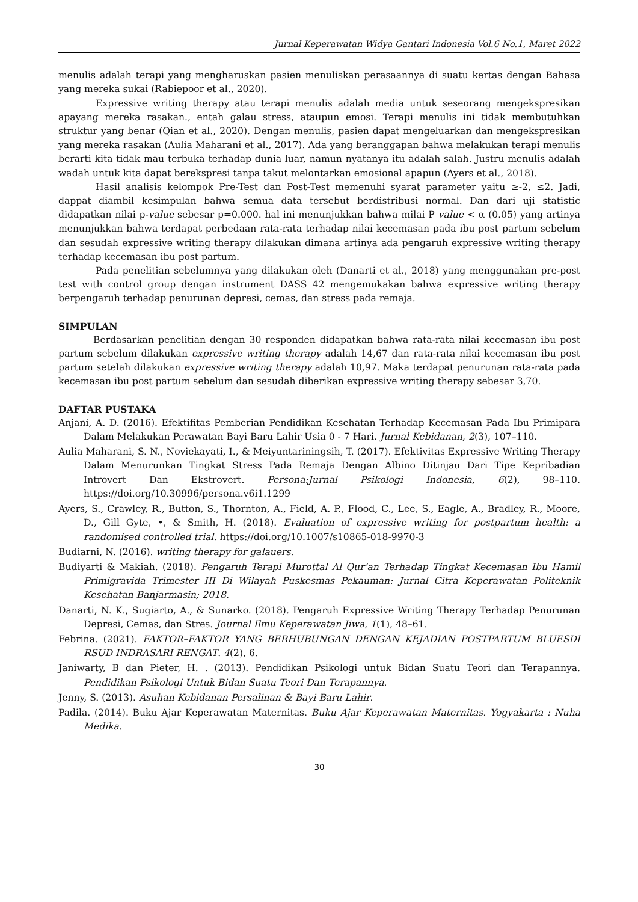Jurnal Keperawatan Widya Gantari Indonesia Vol.6 No.1, Maret 2022
menulis adalah terapi yang mengharuskan pasien menuliskan perasaannya di suatu kertas dengan Bahasa yang mereka sukai (Rabiepoor et al., 2020).
Expressive writing therapy atau terapi menulis adalah media untuk seseorang mengekspresikan apayang mereka rasakan., entah galau stress, ataupun emosi. Terapi menulis ini tidak membutuhkan struktur yang benar (Qian et al., 2020). Dengan menulis, pasien dapat mengeluarkan dan mengekspresikan yang mereka rasakan (Aulia Maharani et al., 2017). Ada yang beranggapan bahwa melakukan terapi menulis berarti kita tidak mau terbuka terhadap dunia luar, namun nyatanya itu adalah salah. Justru menulis adalah wadah untuk kita dapat berekspresi tanpa takut melontarkan emosional apapun (Ayers et al., 2018).
Hasil analisis kelompok Pre-Test dan Post-Test memenuhi syarat parameter yaitu ≥-2, ≤2. Jadi, dappat diambil kesimpulan bahwa semua data tersebut berdistribusi normal. Dan dari uji statistic didapatkan nilai p-value sebesar p=0.000. hal ini menunjukkan bahwa milai P value < α (0.05) yang artinya menunjukkan bahwa terdapat perbedaan rata-rata terhadap nilai kecemasan pada ibu post partum sebelum dan sesudah expressive writing therapy dilakukan dimana artinya ada pengaruh expressive writing therapy terhadap kecemasan ibu post partum.
Pada penelitian sebelumnya yang dilakukan oleh (Danarti et al., 2018) yang menggunakan pre-post test with control group dengan instrument DASS 42 mengemukakan bahwa expressive writing therapy berpengaruh terhadap penurunan depresi, cemas, dan stress pada remaja.
SIMPULAN
Berdasarkan penelitian dengan 30 responden didapatkan bahwa rata-rata nilai kecemasan ibu post partum sebelum dilakukan expressive writing therapy adalah 14,67 dan rata-rata nilai kecemasan ibu post partum setelah dilakukan expressive writing therapy adalah 10,97. Maka terdapat penurunan rata-rata pada kecemasan ibu post partum sebelum dan sesudah diberikan expressive writing therapy sebesar 3,70.
DAFTAR PUSTAKA
Anjani, A. D. (2016). Efektifitas Pemberian Pendidikan Kesehatan Terhadap Kecemasan Pada Ibu Primipara Dalam Melakukan Perawatan Bayi Baru Lahir Usia 0 - 7 Hari. Jurnal Kebidanan, 2(3), 107–110.
Aulia Maharani, S. N., Noviekayati, I., & Meiyuntariningsih, T. (2017). Efektivitas Expressive Writing Therapy Dalam Menurunkan Tingkat Stress Pada Remaja Dengan Albino Ditinjau Dari Tipe Kepribadian Introvert Dan Ekstrovert. Persona:Jurnal Psikologi Indonesia, 6(2), 98–110. https://doi.org/10.30996/persona.v6i1.1299
Ayers, S., Crawley, R., Button, S., Thornton, A., Field, A. P., Flood, C., Lee, S., Eagle, A., Bradley, R., Moore, D., Gill Gyte, •, & Smith, H. (2018). Evaluation of expressive writing for postpartum health: a randomised controlled trial. https://doi.org/10.1007/s10865-018-9970-3
Budiarni, N. (2016). writing therapy for galauers.
Budiyarti & Makiah. (2018). Pengaruh Terapi Murottal Al Qur’an Terhadap Tingkat Kecemasan Ibu Hamil Primigravida Trimester III Di Wilayah Puskesmas Pekauman: Jurnal Citra Keperawatan Politeknik Kesehatan Banjarmasin; 2018.
Danarti, N. K., Sugiarto, A., & Sunarko. (2018). Pengaruh Expressive Writing Therapy Terhadap Penurunan Depresi, Cemas, dan Stres. Journal Ilmu Keperawatan Jiwa, 1(1), 48–61.
Febrina. (2021). FAKTOR–FAKTOR YANG BERHUBUNGAN DENGAN KEJADIAN POSTPARTUM BLUESDI RSUD INDRASARI RENGAT. 4(2), 6.
Janiwarty, B dan Pieter, H. . (2013). Pendidikan Psikologi untuk Bidan Suatu Teori dan Terapannya. Pendidikan Psikologi Untuk Bidan Suatu Teori Dan Terapannya.
Jenny, S. (2013). Asuhan Kebidanan Persalinan & Bayi Baru Lahir.
Padila. (2014). Buku Ajar Keperawatan Maternitas. Buku Ajar Keperawatan Maternitas. Yogyakarta : Nuha Medika.
30